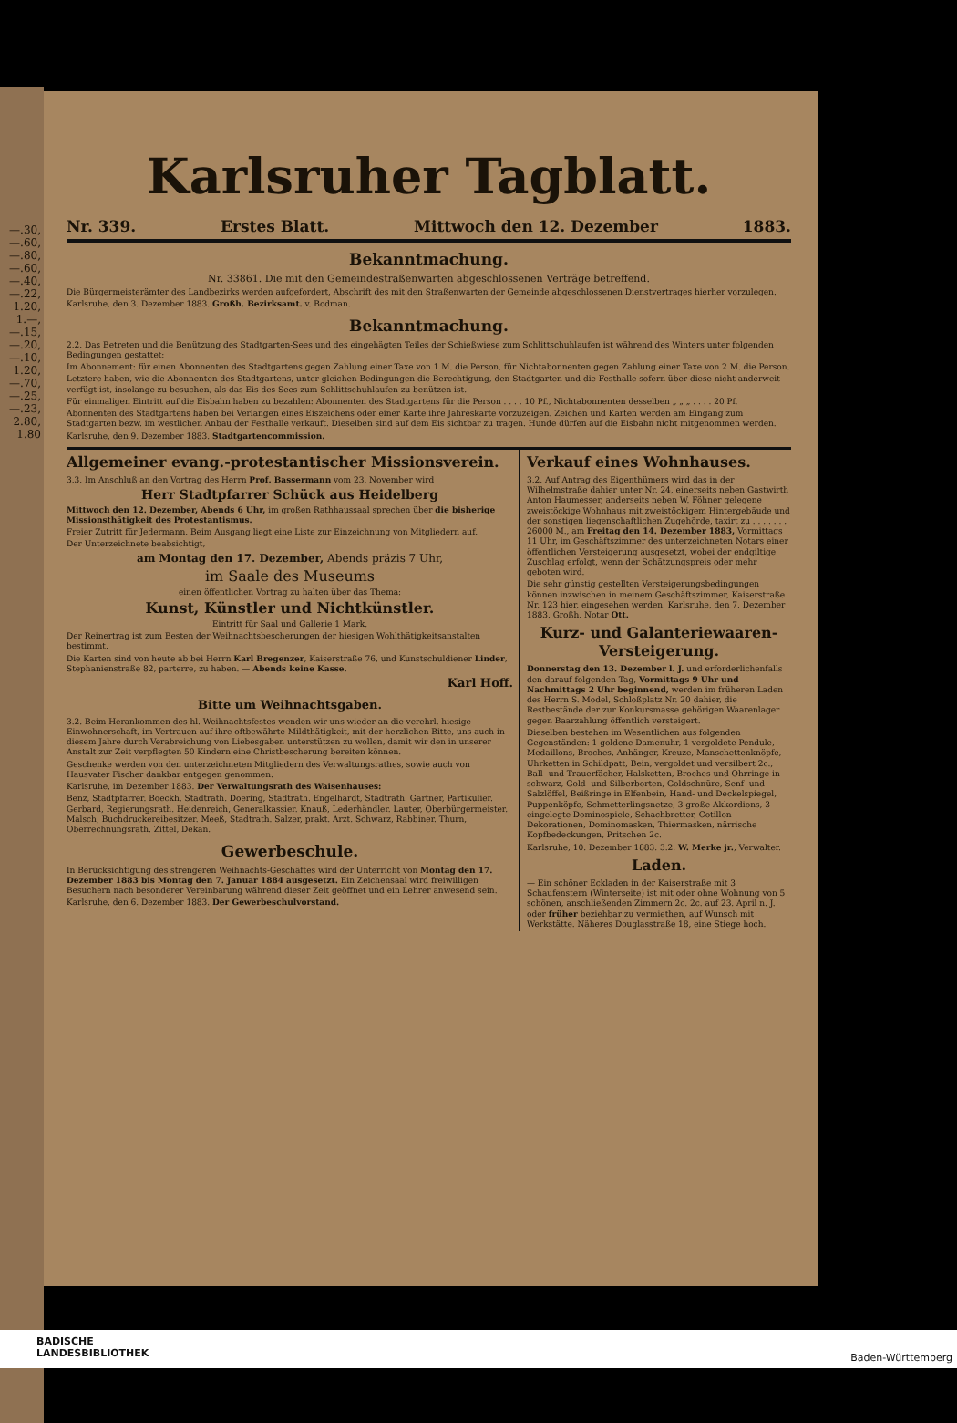—.30,
—.60,
—.80,
—.60,
—.40,
—.22,
1.20,
1.—,
—.15,
—.20,
—.10,
1.20,
—.70,
—.25,
—.23,
2.80,
1.80
Karlsruher Tagblatt.
Nr. 339. Erstes Blatt. Mittwoch den 12. Dezember 1883.
Bekanntmachung.
Nr. 33861. Die mit den Gemeindestraßenwarten abgeschlossenen Verträge betreffend.
Die Bürgermeisterämter des Landbezirks werden aufgefordert, Abschrift des mit den Straßenwarten der Gemeinde abgeschlossenen Dienstvertrages hierher vorzulegen.
Karlsruhe, den 3. Dezember 1883. Großh. Bezirksamt. v. Bodman.
Bekanntmachung.
2.2. Das Betreten und die Benützung des Stadtgarten-Sees und des eingehägten Teiles der Schießwiese zum Schlittschuhlaufen ist während des Winters unter folgenden Bedingungen gestattet:
Im Abonnement: für einen Abonnenten des Stadtgartens gegen Zahlung einer Taxe von 1 M. die Person, für Nichtabonnenten gegen Zahlung einer Taxe von 2 M. die Person.
Letztere haben, wie die Abonnenten des Stadtgartens, unter gleichen Bedingungen die Berechtigung, den Stadtgarten und die Festhalle sofern über diese nicht anderweit verfügt ist, insolange zu besuchen, als das Eis des Sees zum Schlittschuhlaufen zu benützen ist.
Für einmaligen Eintritt auf die Eisbahn haben zu bezahlen: Abonnenten des Stadtgartens für die Person . . . . 10 Pf., Nichtabonnenten desselben „ „ „ . . . . 20 Pf.
Abonnenten des Stadtgartens haben bei Verlangen eines Eiszeichens oder einer Karte ihre Jahreskarte vorzuzeigen. Zeichen und Karten werden am Eingang zum Stadtgarten bezw. im westlichen Anbau der Festhalle verkauft. Dieselben sind auf dem Eis sichtbar zu tragen. Hunde dürfen auf die Eisbahn nicht mitgenommen werden.
Karlsruhe, den 9. Dezember 1883. Stadtgartencommission.
Allgemeiner evang.-protestantischer Missionsverein.
3.3. Im Anschluß an den Vortrag des Herrn Prof. Bassermann vom 23. November wird
Herr Stadtpfarrer Schück aus Heidelberg
Mittwoch den 12. Dezember, Abends 6 Uhr, im großen Rathhaussaal sprechen über die bisherige Missionsthätigkeit des Protestantismus.
Freier Zutritt für Jedermann. Beim Ausgang liegt eine Liste zur Einzeichnung von Mitgliedern auf.
Der Unterzeichnete beabsichtigt,
am Montag den 17. Dezember, Abends präzis 7 Uhr,
im Saale des Museums
einen öffentlichen Vortrag zu halten über das Thema:
Kunst, Künstler und Nichtkünstler.
Eintritt für Saal und Gallerie 1 Mark.
Der Reinertrag ist zum Besten der Weihnachtsbescherungen der hiesigen Wohlthätigkeitsanstalten bestimmt.
Die Karten sind von heute ab bei Herrn Karl Bregenzer, Kaiserstraße 76, und Kunstschuldiener Linder, Stephanienstraße 82, parterre, zu haben. — Abends keine Kasse.
Karl Hoff.
Bitte um Weihnachtsgaben.
3.2. Beim Herankommen des hl. Weihnachtsfestes wenden wir uns wieder an die verehrl. hiesige Einwohnerschaft, im Vertrauen auf ihre oftbewährte Mildthätigkeit, mit der herzlichen Bitte, uns auch in diesem Jahre durch Verabreichung von Liebesgaben unterstützen zu wollen, damit wir den in unserer Anstalt zur Zeit verpflegten 50 Kindern eine Christbescherung bereiten können.
Geschenke werden von den unterzeichneten Mitgliedern des Verwaltungsrathes, sowie auch von Hausvater Fischer dankbar entgegen genommen.
Karlsruhe, im Dezember 1883. Der Verwaltungsrath des Waisenhauses:
Benz, Stadtpfarrer. Boeckh, Stadtrath. Doering, Stadtrath. Engelhardt, Stadtrath. Gartner, Partikulier. Gerbard, Regierungsrath. Heidenreich, Generalkassier. Knauß, Lederhändler. Lauter, Oberbürgermeister. Malsch, Buchdruckereibesitzer. Meeß, Stadtrath. Salzer, prakt. Arzt. Schwarz, Rabbiner. Thurn, Oberrechnungsrath. Zittel, Dekan.
Gewerbeschule.
In Berücksichtigung des strengeren Weihnachts-Geschäftes wird der Unterricht von Montag den 17. Dezember 1883 bis Montag den 7. Januar 1884 ausgesetzt. Ein Zeichensaal wird freiwilligen Besuchern nach besonderer Vereinbarung während dieser Zeit geöffnet und ein Lehrer anwesend sein.
Karlsruhe, den 6. Dezember 1883. Der Gewerbeschulvorstand.
Verkauf eines Wohnhauses.
3.2. Auf Antrag des Eigenthümers wird das in der Wilhelmstraße dahier unter Nr. 24, einerseits neben Gastwirth Anton Haumesser, anderseits neben W. Föhner gelegene zweistöckige Wohnhaus mit zweistöckigem Hintergebäude und der sonstigen liegenschaftlichen Zugehörde, taxirt zu . . . . . . . 26000 M., am Freitag den 14. Dezember 1883, Vormittags 11 Uhr, im Geschäftszimmer des unterzeichneten Notars einer öffentlichen Versteigerung ausgesetzt, wobei der endgiltige Zuschlag erfolgt, wenn der Schätzungspreis oder mehr geboten wird.
Die sehr günstig gestellten Versteigerungsbedingungen können inzwischen in meinem Geschäftszimmer, Kaiserstraße Nr. 123 hier, eingesehen werden. Karlsruhe, den 7. Dezember 1883. Großh. Notar Ott.
Kurz- und Galanteriewaaren-Versteigerung.
Donnerstag den 13. Dezember l. J. und erforderlichenfalls den darauf folgenden Tag, Vormittags 9 Uhr und Nachmittags 2 Uhr beginnend, werden im früheren Laden des Herrn S. Model, Schloßplatz Nr. 20 dahier, die Restbestände der zur Konkursmasse gehörigen Waarenlager gegen Baarzahlung öffentlich versteigert.
Dieselben bestehen im Wesentlichen aus folgenden Gegenständen: 1 goldene Damenuhr, 1 vergoldete Pendule, Medaillons, Broches, Anhänger, Kreuze, Manschettenknöpfe, Uhrketten in Schildpatt, Bein, vergoldet und versilbert 2c., Ball- und Trauerfächer, Halsketten, Broches und Ohrringe in schwarz, Gold- und Silberborten, Goldschnüre, Senf- und Salzlöffel, Beißringe in Elfenbein, Hand- und Deckelspiegel, Puppenköpfe, Schmetterlingsnetze, 3 große Akkordions, 3 eingelegte Dominospiele, Schachbretter, Cotillon-Dekorationen, Dominomasken, Thiermasken, närrische Kopfbedeckungen, Pritschen 2c.
Karlsruhe, 10. Dezember 1883. 3.2. W. Merke jr., Verwalter.
Laden.
— Ein schöner Eckladen in der Kaiserstraße mit 3 Schaufenstern (Winterseite) ist mit oder ohne Wohnung von 5 schönen, anschließenden Zimmern 2c. 2c. auf 23. April n. J. oder früher beziehbar zu vermiethen, auf Wunsch mit Werkstätte. Näheres Douglasstraße 18, eine Stiege hoch.
BADISCHE
LANDESBIBLIOTHEK
Baden-Württemberg